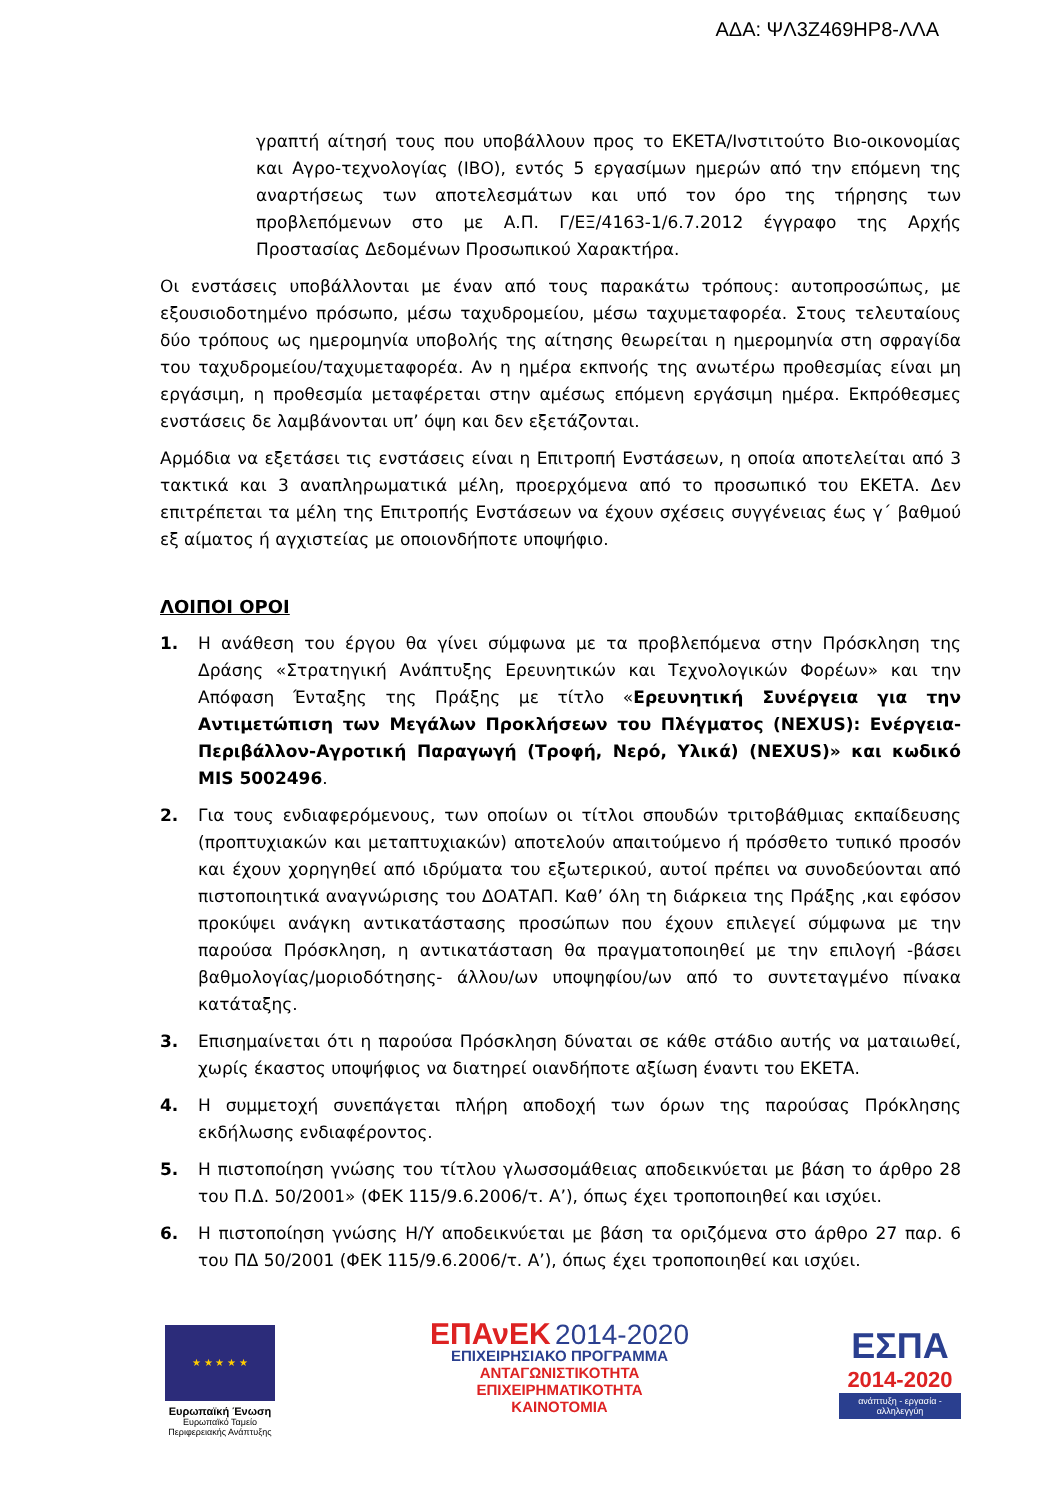ΑΔΑ: ΨΛ3Ζ469ΗΡ8-ΛΛΑ
γραπτή αίτησή τους που υποβάλλουν προς το ΕΚΕΤΑ/Ινστιτούτο Βιο-οικονομίας και Αγρο-τεχνολογίας (ΙΒΟ), εντός 5 εργασίμων ημερών από την επόμενη της αναρτήσεως των αποτελεσμάτων και υπό τον όρο της τήρησης των προβλεπόμενων στο με Α.Π. Γ/ΕΞ/4163-1/6.7.2012 έγγραφο της Αρχής Προστασίας Δεδομένων Προσωπικού Χαρακτήρα.
Οι ενστάσεις υποβάλλονται με έναν από τους παρακάτω τρόπους: αυτοπροσώπως, με εξουσιοδοτημένο πρόσωπο, μέσω ταχυδρομείου, μέσω ταχυμεταφορέα. Στους τελευταίους δύο τρόπους ως ημερομηνία υποβολής της αίτησης θεωρείται η ημερομηνία στη σφραγίδα του ταχυδρομείου/ταχυμεταφορέα. Αν η ημέρα εκπνοής της ανωτέρω προθεσμίας είναι μη εργάσιμη, η προθεσμία μεταφέρεται στην αμέσως επόμενη εργάσιμη ημέρα. Εκπρόθεσμες ενστάσεις δε λαμβάνονται υπ’ όψη και δεν εξετάζονται.
Αρμόδια να εξετάσει τις ενστάσεις είναι η Επιτροπή Ενστάσεων, η οποία αποτελείται από 3 τακτικά και 3 αναπληρωματικά μέλη, προερχόμενα από το προσωπικό του ΕΚΕΤΑ. Δεν επιτρέπεται τα μέλη της Επιτροπής Ενστάσεων να έχουν σχέσεις συγγένειας έως γ΄ βαθμού εξ αίματος ή αγχιστείας με οποιονδήποτε υποψήφιο.
ΛΟΙΠΟΙ ΟΡΟΙ
1. Η ανάθεση του έργου θα γίνει σύμφωνα με τα προβλεπόμενα στην Πρόσκληση της Δράσης «Στρατηγική Ανάπτυξης Ερευνητικών και Τεχνολογικών Φορέων» και την Απόφαση Ένταξης της Πράξης με τίτλο «Ερευνητική Συνέργεια για την Αντιμετώπιση των Μεγάλων Προκλήσεων του Πλέγματος (NEXUS): Ενέργεια-Περιβάλλον-Αγροτική Παραγωγή (Τροφή, Νερό, Υλικά) (NEXUS)» και κωδικό MIS 5002496.
2. Για τους ενδιαφερόμενους, των οποίων οι τίτλοι σπουδών τριτοβάθμιας εκπαίδευσης (προπτυχιακών και μεταπτυχιακών) αποτελούν απαιτούμενο ή πρόσθετο τυπικό προσόν και έχουν χορηγηθεί από ιδρύματα του εξωτερικού, αυτοί πρέπει να συνοδεύονται από πιστοποιητικά αναγνώρισης του ΔΟΑΤΑΠ. Καθ’ όλη τη διάρκεια της Πράξης ,και εφόσον προκύψει ανάγκη αντικατάστασης προσώπων που έχουν επιλεγεί σύμφωνα με την παρούσα Πρόσκληση, η αντικατάσταση θα πραγματοποιηθεί με την επιλογή -βάσει βαθμολογίας/μοριοδότησης- άλλου/ων υποψηφίου/ων από το συντεταγμένο πίνακα κατάταξης.
3. Επισημαίνεται ότι η παρούσα Πρόσκληση δύναται σε κάθε στάδιο αυτής να ματαιωθεί, χωρίς έκαστος υποψήφιος να διατηρεί οιανδήποτε αξίωση έναντι του ΕΚΕΤΑ.
4. Η συμμετοχή συνεπάγεται πλήρη αποδοχή των όρων της παρούσας Πρόκλησης εκδήλωσης ενδιαφέροντος.
5. Η πιστοποίηση γνώσης του τίτλου γλωσσομάθειας αποδεικνύεται με βάση το άρθρο 28 του Π.Δ. 50/2001» (ΦΕΚ 115/9.6.2006/τ. Α’), όπως έχει τροποποιηθεί και ισχύει.
6. Η πιστοποίηση γνώσης Η/Υ αποδεικνύεται με βάση τα οριζόμενα στο άρθρο 27 παρ. 6 του ΠΔ 50/2001 (ΦΕΚ 115/9.6.2006/τ. Α’), όπως έχει τροποποιηθεί και ισχύει.
★ ★ ★ ★ ★
Ευρωπαϊκή Ένωση
Ευρωπαϊκό Ταμείο
Περιφερειακής Ανάπτυξης
ΕΠΑνΕΚ 2014-2020
ΕΠΙΧΕΙΡΗΣΙΑΚΟ ΠΡΟΓΡΑΜΜΑ
ΑΝΤΑΓΩΝΙΣΤΙΚΟΤΗΤΑ
ΕΠΙΧΕΙΡΗΜΑΤΙΚΟΤΗΤΑ
ΚΑΙΝΟΤΟΜΙΑ
ΕΣΠΑ
2014-2020
ανάπτυξη - εργασία - αλληλεγγύη